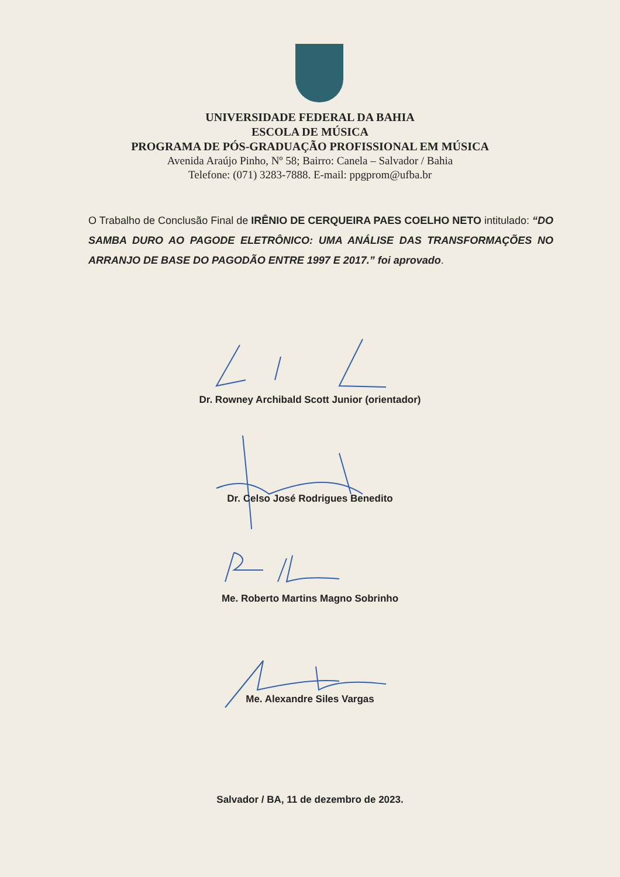UNIVERSIDADE FEDERAL DA BAHIA
ESCOLA DE MÚSICA
PROGRAMA DE PÓS-GRADUAÇÃO PROFISSIONAL EM MÚSICA
Avenida Araújo Pinho, Nº 58; Bairro: Canela – Salvador / Bahia
Telefone: (071) 3283-7888. E-mail: ppgprom@ufba.br
O Trabalho de Conclusão Final de IRÊNIO DE CERQUEIRA PAES COELHO NETO intitulado: “DO SAMBA DURO AO PAGODE ELETRÔNICO: UMA ANÁLISE DAS TRANSFORMAÇÕES NO ARRANJO DE BASE DO PAGODÃO ENTRE 1997 E 2017.” foi aprovado.
Dr. Rowney Archibald Scott Junior (orientador)
Dr. Celso José Rodrigues Benedito
Me. Roberto Martins Magno Sobrinho
Me. Alexandre Siles Vargas
Salvador / BA, 11 de dezembro de 2023.